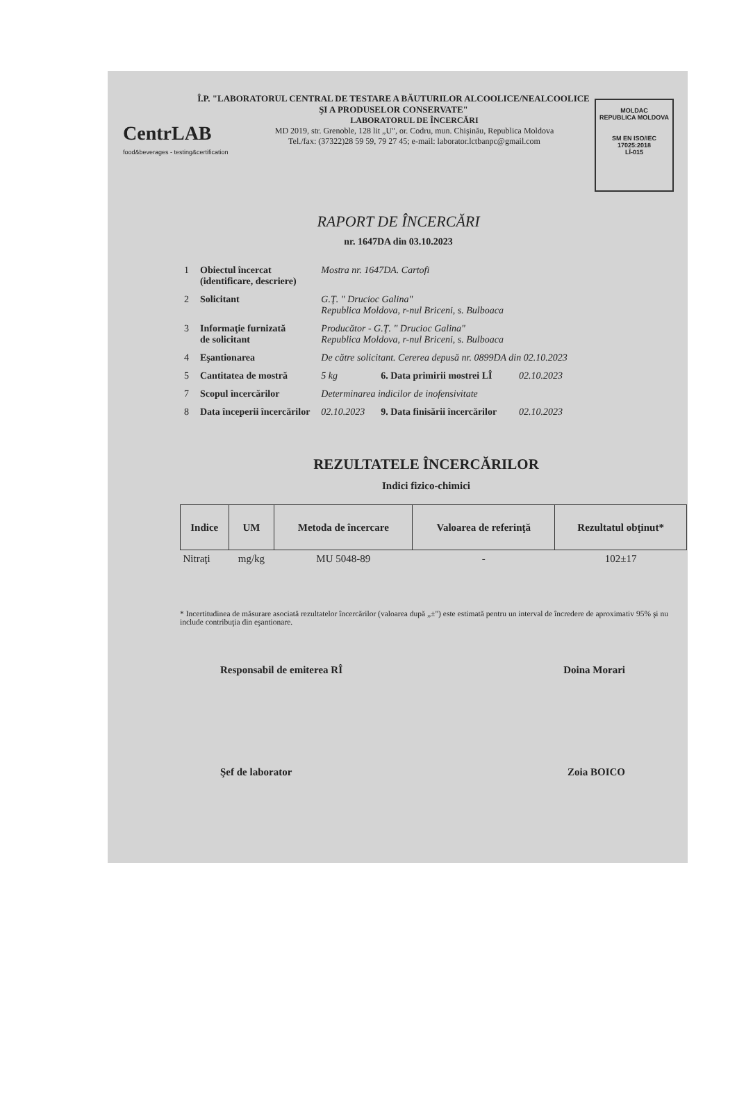CentrLAB
food&beverages - testing&certification
Î.P. "LABORATORUL CENTRAL DE TESTARE A BĂUTURILOR ALCOOLICE/NEALCOOLICE ŞI A PRODUSELOR CONSERVATE"
LABORATORUL DE ÎNCERCĂRI
MD 2019, str. Grenoble, 128 lit „U", or. Codru, mun. Chişinău, Republica Moldova
Tel./fax: (37322)28 59 59, 79 27 45; e-mail: laborator.lctbanpc@gmail.com
MOLDAC
REPUBLICA MOLDOVA
SM EN ISO/IEC 17025:2018
LÎ-015
RAPORT DE ÎNCERCĂRI
nr. 1647DA din 03.10.2023
| 1 | Obiectul încercat (identificare, descriere) | Mostra nr. 1647DA. Cartofi | | |
| 2 | Solicitant | G.Ţ. " Drucioc Galina" Republica Moldova, r-nul Briceni, s. Bulboaca | | |
| 3 | Informaţie furnizată de solicitant | Producător - G.Ţ. " Drucioc Galina" Republica Moldova, r-nul Briceni, s. Bulboaca | | |
| 4 | Eşantionarea | De către solicitant. Cererea depusă nr. 0899DA din 02.10.2023 | | |
| 5 | Cantitatea de mostră | 5 kg | 6. Data primirii mostrei LÎ | 02.10.2023 |
| 7 | Scopul încercărilor | Determinarea indicilor de inofensivitate | | |
| 8 | Data începerii încercărilor | 02.10.2023 | 9. Data finisării încercărilor | 02.10.2023 |
REZULTATELE ÎNCERCĂRILOR
Indici fizico-chimici
| Indice | UM | Metoda de încercare | Valoarea de referinţă | Rezultatul obţinut* |
| --- | --- | --- | --- | --- |
| Nitraţi | mg/kg | MU 5048-89 | - | 102±17 |
* Incertitudinea de măsurare asociată rezultatelor încercărilor (valoarea după „±") este estimată pentru un interval de încredere de aproximativ 95% şi nu include contribuţia din eşantionare.
Responsabil de emiterea RÎ Doina Morari
Şef de laborator Zoia BOICO